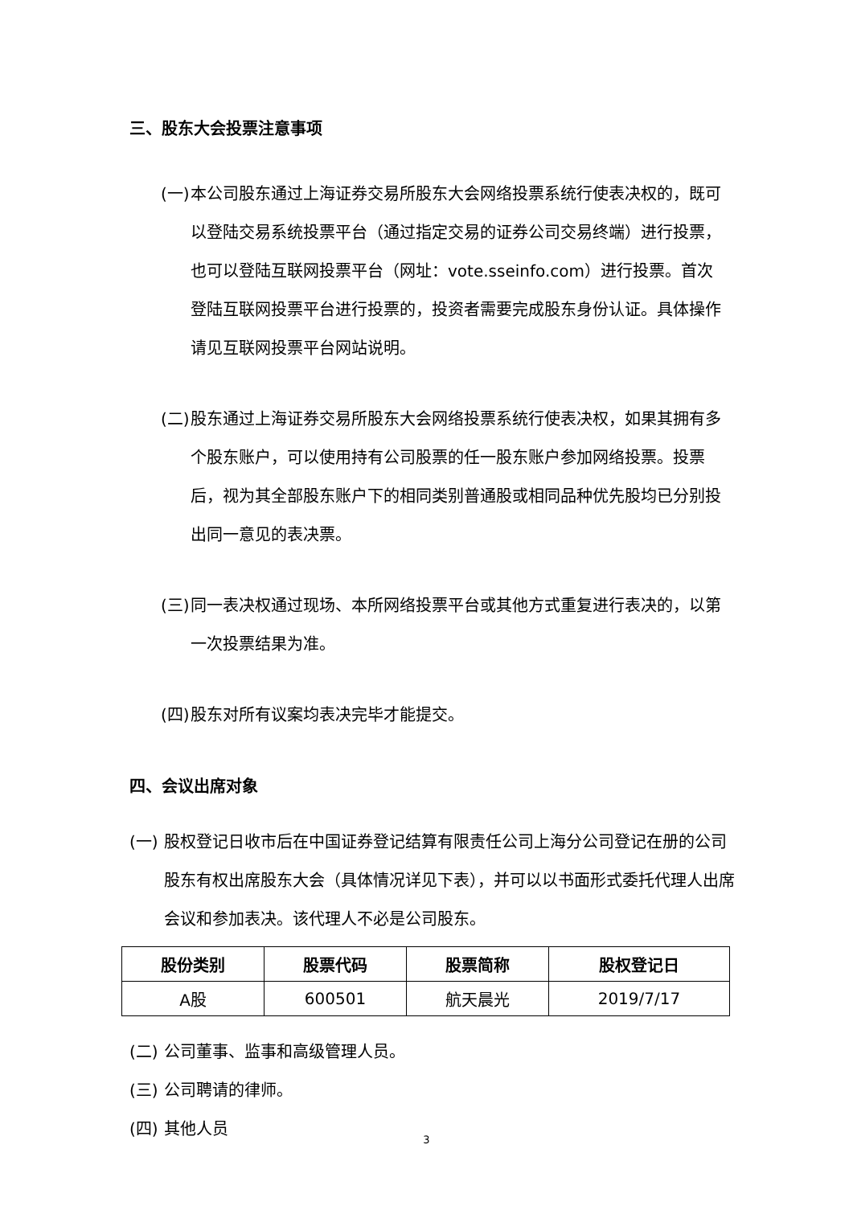三、股东大会投票注意事项
(一) 本公司股东通过上海证券交易所股东大会网络投票系统行使表决权的，既可以登陆交易系统投票平台（通过指定交易的证券公司交易终端）进行投票，也可以登陆互联网投票平台（网址：vote.sseinfo.com）进行投票。首次登陆互联网投票平台进行投票的，投资者需要完成股东身份认证。具体操作请见互联网投票平台网站说明。
(二) 股东通过上海证券交易所股东大会网络投票系统行使表决权，如果其拥有多个股东账户，可以使用持有公司股票的任一股东账户参加网络投票。投票后，视为其全部股东账户下的相同类别普通股或相同品种优先股均已分别投出同一意见的表决票。
(三) 同一表决权通过现场、本所网络投票平台或其他方式重复进行表决的，以第一次投票结果为准。
(四) 股东对所有议案均表决完毕才能提交。
四、会议出席对象
(一) 股权登记日收市后在中国证券登记结算有限责任公司上海分公司登记在册的公司股东有权出席股东大会（具体情况详见下表），并可以以书面形式委托代理人出席会议和参加表决。该代理人不必是公司股东。
| 股份类别 | 股票代码 | 股票简称 | 股权登记日 |
| --- | --- | --- | --- |
| A股 | 600501 | 航天晨光 | 2019/7/17 |
(二) 公司董事、监事和高级管理人员。
(三) 公司聘请的律师。
(四) 其他人员
3